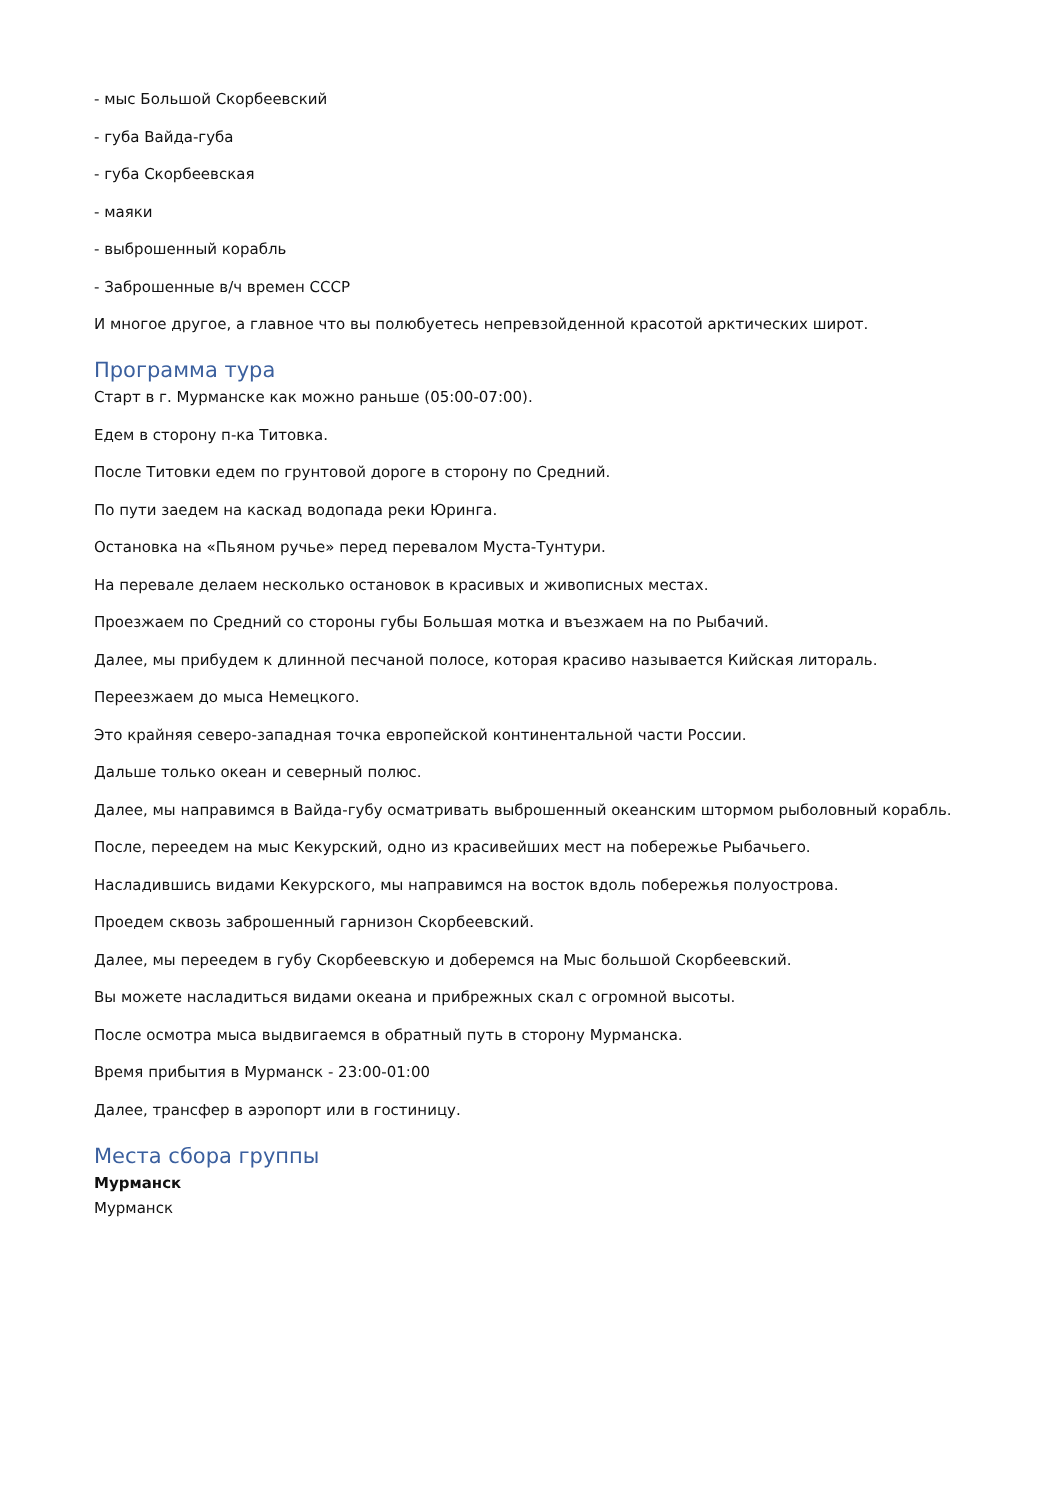- мыс Большой Скорбеевский
- губа Вайда-губа
- губа Скорбеевская
- маяки
- выброшенный корабль
- Заброшенные в/ч времен СССР
И многое другое, а главное что вы полюбуетесь непревзойденной красотой арктических широт.
Программа тура
Старт в г. Мурманске как можно раньше (05:00-07:00).
Едем в сторону п-ка Титовка.
После Титовки едем по грунтовой дороге в сторону по Средний.
По пути заедем на каскад водопада реки Юринга.
Остановка на «Пьяном ручье» перед перевалом Муста-Тунтури.
На перевале делаем несколько остановок в красивых и живописных местах.
Проезжаем по Средний со стороны губы Большая мотка и въезжаем на по Рыбачий.
Далее, мы прибудем к длинной песчаной полосе, которая красиво называется Кийская литораль.
Переезжаем до мыса Немецкого.
Это крайняя северо-западная точка европейской континентальной части России.
Дальше только океан и северный полюс.
Далее, мы направимся в Вайда-губу осматривать выброшенный океанским штормом рыболовный корабль.
После, переедем на мыс Кекурский, одно из красивейших мест на побережье Рыбачьего.
Насладившись видами Кекурского, мы направимся на восток вдоль побережья полуострова.
Проедем сквозь заброшенный гарнизон Скорбеевский.
Далее, мы переедем в губу Скорбеевскую и доберемся на Мыс большой Скорбеевский.
Вы можете насладиться видами океана и прибрежных скал с огромной высоты.
После осмотра мыса выдвигаемся в обратный путь в сторону Мурманска.
Время прибытия в Мурманск - 23:00-01:00
Далее, трансфер в аэропорт или в гостиницу.
Места сбора группы
Мурманск
Мурманск